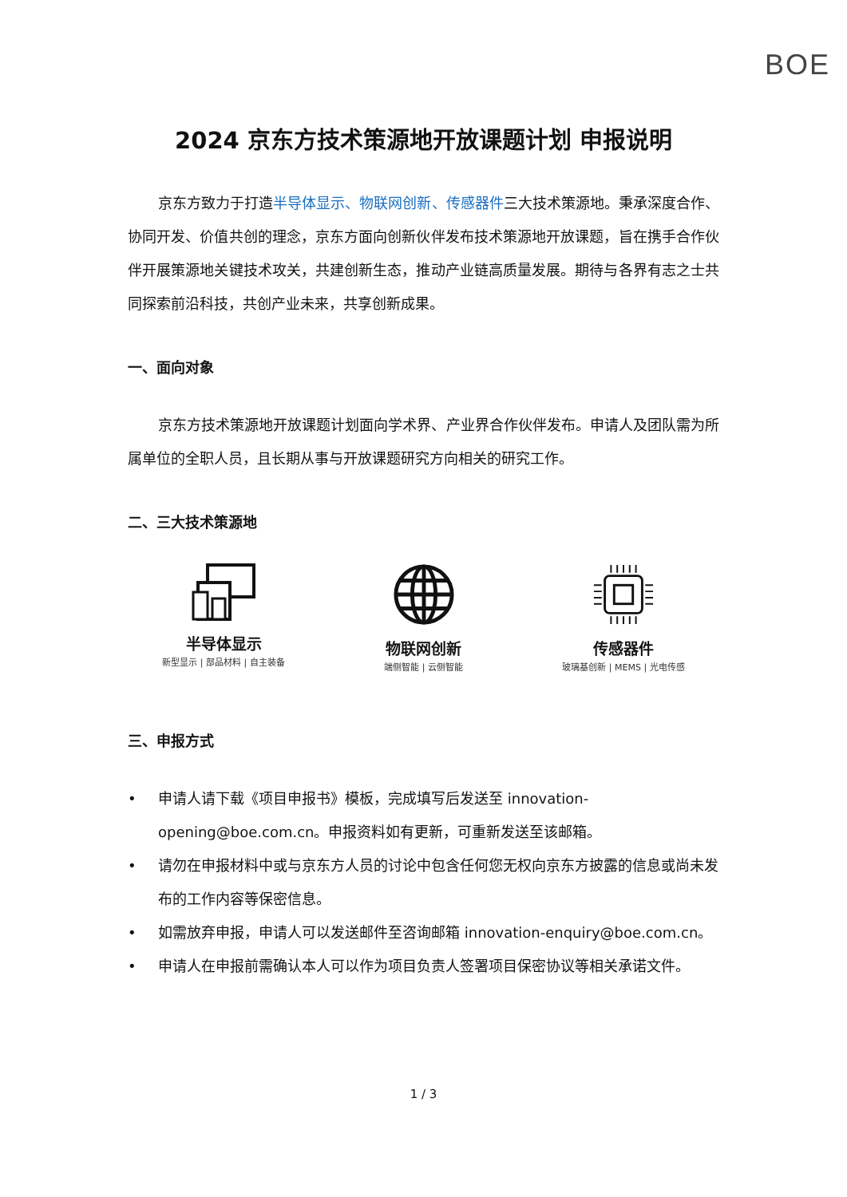BOE
2024 京东方技术策源地开放课题计划 申报说明
京东方致力于打造半导体显示、物联网创新、传感器件三大技术策源地。秉承深度合作、协同开发、价值共创的理念，京东方面向创新伙伴发布技术策源地开放课题，旨在携手合作伙伴开展策源地关键技术攻关，共建创新生态，推动产业链高质量发展。期待与各界有志之士共同探索前沿科技，共创产业未来，共享创新成果。
一、面向对象
京东方技术策源地开放课题计划面向学术界、产业界合作伙伴发布。申请人及团队需为所属单位的全职人员，且长期从事与开放课题研究方向相关的研究工作。
二、三大技术策源地
半导体显示
新型显示 | 部品材料 | 自主装备
物联网创新
端侧智能 | 云侧智能
传感器件
玻璃基创新 | MEMS | 光电传感
三、申报方式
• 申请人请下载《项目申报书》模板，完成填写后发送至 innovation-opening@boe.com.cn。申报资料如有更新，可重新发送至该邮箱。
• 请勿在申报材料中或与京东方人员的讨论中包含任何您无权向京东方披露的信息或尚未发布的工作内容等保密信息。
• 如需放弃申报，申请人可以发送邮件至咨询邮箱 innovation-enquiry@boe.com.cn。
• 申请人在申报前需确认本人可以作为项目负责人签署项目保密协议等相关承诺文件。
1 / 3